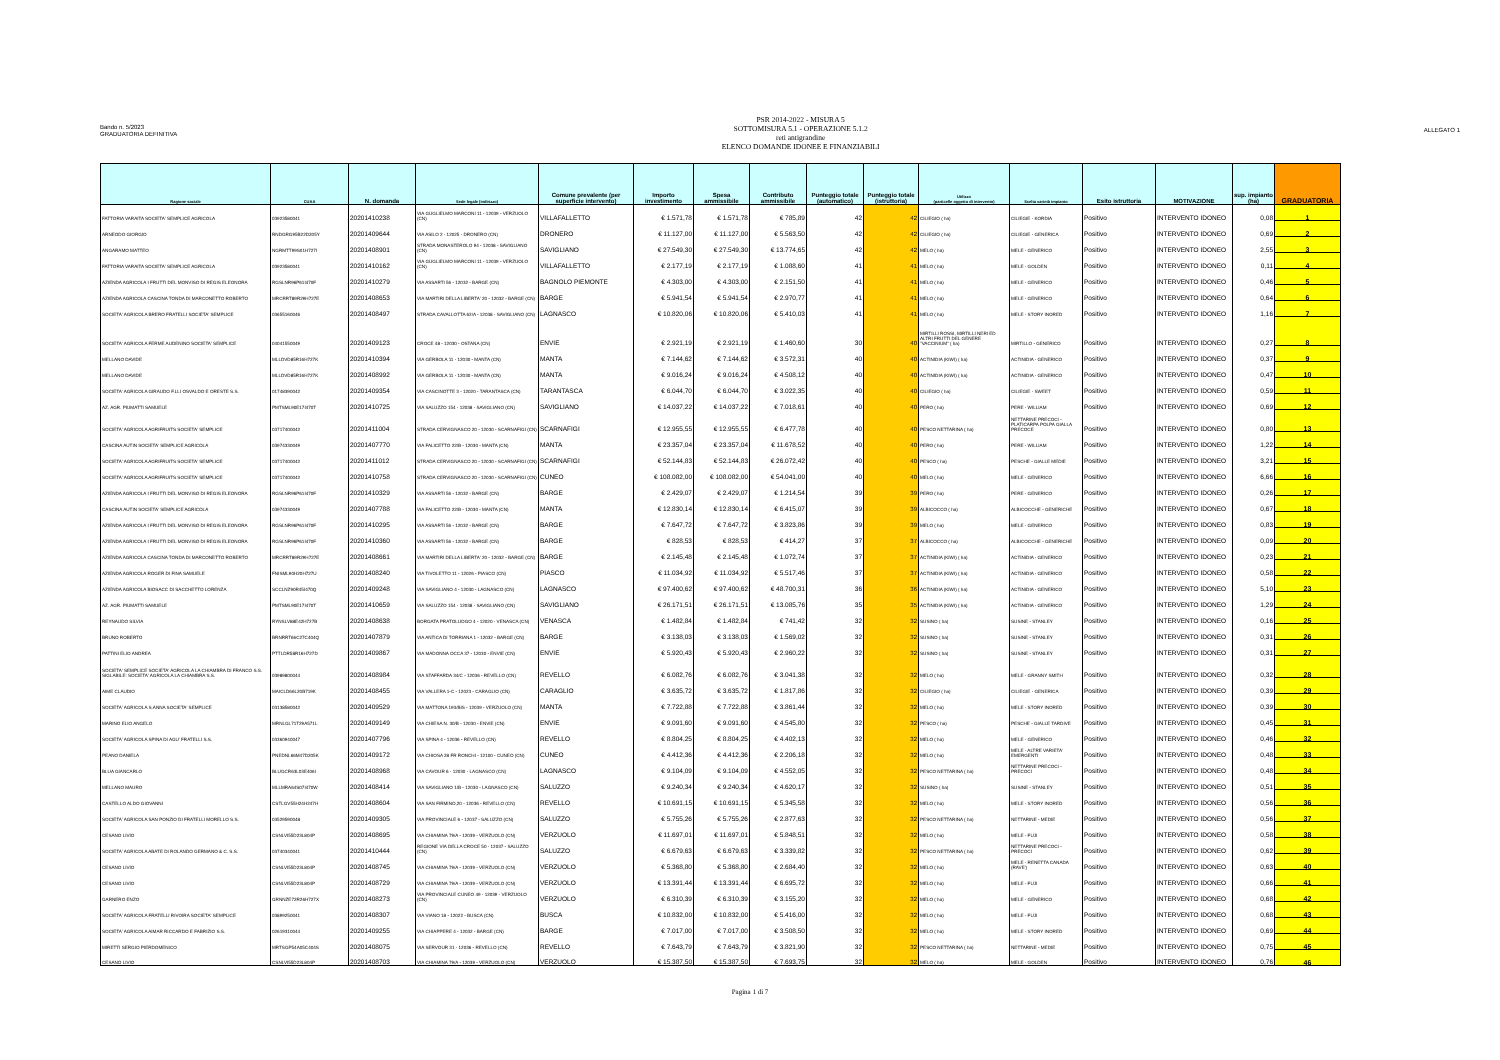Bando n. 5/2023
GRADUATORIA DEFINITIVA
PSR 2014-2022 - MISURA 5
SOTTOMISURA 5.1 - OPERAZIONE 5.1.2
reti antigrandine
ELENCO DOMANDE IDONEE E FINANZIABILI
ALLEGATO 1
| Ragione sociale | CUAA | N. domanda | Sede legale (indirizzo) | Comune prevalente (per superficie intervento) | Importo investimento | Spesa ammissibile | Contributo ammissibile | Punteggio totale (automatico) | Punteggio totale (istruttoria) | Utilizzo (particelle oggetto di intervento) | Scelta varietà impianto | Esito istruttoria | MOTIVAZIONE | sup. impianto (ha) | GRADUATORIA |
| --- | --- | --- | --- | --- | --- | --- | --- | --- | --- | --- | --- | --- | --- | --- | --- |
| FATTORIA VARAITA SOCIETA' SEMPLICE AGRICOLA | 03923580041 | 20201410238 | VIA GUGLIELMO MARCONI 11 - 12039 - VERZUOLO (CN) | VILLAFALLETTO | € 1.571,78 | € 1.571,78 | € 785,89 | 42 | 42 | CILIEGIO ( ha) | CILIEGIE - KORDIA | Positivo | INTERVENTO IDONEO | 0,08 | 1 |
| ARNEODO GIORGIO | RNDGRG95B22D205Y | 20201409644 | VIA ASILO 2 - 12025 - DRONERO (CN) | DRONERO | € 11.127,00 | € 11.127,00 | € 5.563,50 | 42 | 42 | CILIEGIO ( ha) | CILIEGIE - GENERICA | Positivo | INTERVENTO IDONEO | 0,69 | 2 |
| ANGARAMO MATTEO | NGRMTT99S01H727I | 20201408901 | STRADA MONASTEROLO 94 - 12038 - SAVIGLIANO (CN) | SAVIGLIANO | € 27.549,30 | € 27.549,30 | € 13.774,65 | 42 | 42 | MELO ( ha) | MELE - GENERICO | Positivo | INTERVENTO IDONEO | 2,55 | 3 |
| FATTORIA VARAITA SOCIETA' SEMPLICE AGRICOLA | 03923580041 | 20201410162 | VIA GUGLIELMO MARCONI 11 - 12039 - VERZUOLO (CN) | VILLAFALLETTO | € 2.177,19 | € 2.177,19 | € 1.088,60 | 41 | 41 | MELO ( ha) | MELE - GOLDEN | Positivo | INTERVENTO IDONEO | 0,11 | 4 |
| AZIENDA AGRICOLA I FRUTTI DEL MONVISO DI REGIS ELEONORA | RGSLNR96P61I470F | 20201410279 | VIA ASSARTI 56 - 12032 - BARGE (CN) | BAGNOLO PIEMONTE | € 4.303,00 | € 4.303,00 | € 2.151,50 | 41 | 41 | MELO ( ha) | MELE - GENERICO | Positivo | INTERVENTO IDONEO | 0,46 | 5 |
| AZIENDA AGRICOLA CASCINA TONDA DI MARCONETTO ROBERTO | MRCRRT89R29H727E | 20201408653 | VIA MARTIRI DELLA LIBERTA' 20 - 12032 - BARGE (CN) | BARGE | € 5.941,54 | € 5.941,54 | € 2.970,77 | 41 | 41 | MELO ( ha) | MELE - GENERICO | Positivo | INTERVENTO IDONEO | 0,64 | 6 |
| SOCIETA' AGRICOLA BRERO FRATELLI SOCIETA' SEMPLICE | 03655160046 | 20201408497 | STRADA CAVALLOTTA 62/A - 12038 - SAVIGLIANO (CN) | LAGNASCO | € 10.820,06 | € 10.820,06 | € 5.410,03 | 41 | 41 | MELO ( ha) | MELE - STORY INORED | Positivo | INTERVENTO IDONEO | 1,16 | 7 |
| SOCIETA' AGRICOLA FERME AUDENINO SOCIETA' SEMPLICE | 04041550049 | 20201409123 | CROCE 48 - 12030 - OSTANA (CN) | ENVIE | € 2.921,19 | € 2.921,19 | € 1.460,60 | 30 | 40 | MIRTILLI ROSSI, MIRTILLI NERI ED ALTRI FRUTTI DEL GENERE "VACCINIUM" ( ha) | MIRTILLO - GENERICO | Positivo | INTERVENTO IDONEO | 0,27 | 8 |
| MELLANO DAVIDE | MLLDVD85R16H727K | 20201410394 | VIA GERBOLA 11 - 12030 - MANTA (CN) | MANTA | € 7.144,62 | € 7.144,62 | € 3.572,31 | 40 | 40 | ACTINIDIA (KIWI) ( ha) | ACTINIDIA - GENERICO | Positivo | INTERVENTO IDONEO | 0,37 | 9 |
| MELLANO DAVIDE | MLLDVD85R16H727K | 20201408992 | VIA GERBOLA 11 - 12030 - MANTA (CN) | MANTA | € 9.016,24 | € 9.016,24 | € 4.508,12 | 40 | 40 | ACTINIDIA (KIWI) ( ha) | ACTINIDIA - GENERICO | Positivo | INTERVENTO IDONEO | 0,47 | 10 |
| SOCIETA' AGRICOLA GIRAUDO F.LLI OSVALDO E ORESTE S.S. | 01748390042 | 20201409354 | VIA CASCINOTTE 3 - 12020 - TARANTASCA (CN) | TARANTASCA | € 6.044,70 | € 6.044,70 | € 3.022,35 | 40 | 40 | CILIEGIO ( ha) | CILIEGIE - SWEET | Positivo | INTERVENTO IDONEO | 0,59 | 11 |
| AZ. AGR. PIUMATTI SAMUELE | PMTSML90E17I470T | 20201410725 | VIA SALUZZO 154 - 12038 - SAVIGLIANO (CN) | SAVIGLIANO | € 14.037,22 | € 14.037,22 | € 7.018,61 | 40 | 40 | PERO ( ha) | PERE - WILLIAM | Positivo | INTERVENTO IDONEO | 0,69 | 12 |
| SOCIETA' AGRICOLA AGRIFRUITS SOCIETA' SEMPLICE | 03717400042 | 20201411004 | STRADA CERVIGNASCO 20 - 12030 - SCARNAFIGI (CN) | SCARNAFIGI | € 12.955,55 | € 12.955,55 | € 6.477,78 | 40 | 40 | PESCO NETTARINA ( ha) | NETTARINE PRECOCI - PLATICARPA POLPA GIALLA PRECOCE | Positivo | INTERVENTO IDONEO | 0,80 | 13 |
| CASCINA AUTIN SOCIETA' SEMPLICE AGRICOLA | 03974330049 | 20201407770 | VIA FALICETTO 22/B - 12030 - MANTA (CN) | MANTA | € 23.357,04 | € 23.357,04 | € 11.678,52 | 40 | 40 | PERO ( ha) | PERE - WILLIAM | Positivo | INTERVENTO IDONEO | 1,22 | 14 |
| SOCIETA' AGRICOLA AGRIFRUITS SOCIETA' SEMPLICE | 03717400042 | 20201411012 | STRADA CERVIGNASCO 20 - 12030 - SCARNAFIGI (CN) | SCARNAFIGI | € 52.144,83 | € 52.144,83 | € 26.072,42 | 40 | 40 | PESCO ( ha) | PESCHE - GIALLE MEDIE | Positivo | INTERVENTO IDONEO | 3,21 | 15 |
| SOCIETA' AGRICOLA AGRIFRUITS SOCIETA' SEMPLICE | 03717400042 | 20201410758 | STRADA CERVIGNASCO 20 - 12030 - SCARNAFIGI (CN) | CUNEO | € 108.082,00 | € 108.082,00 | € 54.041,00 | 40 | 40 | MELO ( ha) | MELE - GENERICO | Positivo | INTERVENTO IDONEO | 6,66 | 16 |
| AZIENDA AGRICOLA I FRUTTI DEL MONVISO DI REGIS ELEONORA | RGSLNR96P61I470F | 20201410329 | VIA ASSARTI 56 - 12032 - BARGE (CN) | BARGE | € 2.429,07 | € 2.429,07 | € 1.214,54 | 39 | 39 | PERO ( ha) | PERE - GENERICO | Positivo | INTERVENTO IDONEO | 0,26 | 17 |
| CASCINA AUTIN SOCIETA' SEMPLICE AGRICOLA | 03974330049 | 20201407788 | VIA FALICETTO 22/B - 12030 - MANTA (CN) | MANTA | € 12.830,14 | € 12.830,14 | € 6.415,07 | 39 | 39 | ALBICOCCO ( ha) | ALBICOCCHE - GENERICHE | Positivo | INTERVENTO IDONEO | 0,67 | 18 |
| AZIENDA AGRICOLA I FRUTTI DEL MONVISO DI REGIS ELEONORA | RGSLNR96P61I470F | 20201410295 | VIA ASSARTI 56 - 12032 - BARGE (CN) | BARGE | € 7.647,72 | € 7.647,72 | € 3.823,86 | 39 | 39 | MELO ( ha) | MELE - GENERICO | Positivo | INTERVENTO IDONEO | 0,83 | 19 |
| AZIENDA AGRICOLA I FRUTTI DEL MONVISO DI REGIS ELEONORA | RGSLNR96P61I470F | 20201410360 | VIA ASSARTI 56 - 12032 - BARGE (CN) | BARGE | € 828,53 | € 828,53 | € 414,27 | 37 | 37 | ALBICOCCO ( ha) | ALBICOCCHE - GENERICHE | Positivo | INTERVENTO IDONEO | 0,09 | 20 |
| AZIENDA AGRICOLA CASCINA TONDA DI MARCONETTO ROBERTO | MRCRRT89R29H727E | 20201408661 | VIA MARTIRI DELLA LIBERTA' 20 - 12032 - BARGE (CN) | BARGE | € 2.145,48 | € 2.145,48 | € 1.072,74 | 37 | 37 | ACTINIDIA (KIWI) ( ha) | ACTINIDIA - GENERICO | Positivo | INTERVENTO IDONEO | 0,23 | 21 |
| AZIENDA AGRICOLA ROGER DI FINA SAMUELE | FNISML90H20H727U | 20201408240 | VIA TIVOLETTO 11 - 12026 - PIASCO (CN) | PIASCO | € 11.034,92 | € 11.034,92 | € 5.517,46 | 37 | 37 | ACTINIDIA (KIWI) ( ha) | ACTINIDIA - GENERICO | Positivo | INTERVENTO IDONEO | 0,58 | 22 |
| AZIENDA AGRICOLA BIOSACC DI SACCHETTO LORENZA | SCCLNZ90R45I470Q | 20201409248 | VIA SAVIGLIANO 4 - 12030 - LAGNASCO (CN) | LAGNASCO | € 97.400,62 | € 97.400,62 | € 48.700,31 | 36 | 36 | ACTINIDIA (KIWI) ( ha) | ACTINIDIA - GENERICO | Positivo | INTERVENTO IDONEO | 5,10 | 23 |
| AZ. AGR. PIUMATTI SAMUELE | PMTSML90E17I470T | 20201410659 | VIA SALUZZO 154 - 12038 - SAVIGLIANO (CN) | SAVIGLIANO | € 26.171,51 | € 26.171,51 | € 13.085,76 | 35 | 35 | ACTINIDIA (KIWI) ( ha) | ACTINIDIA - GENERICO | Positivo | INTERVENTO IDONEO | 1,29 | 24 |
| REYNAUDO SILVIA | RYNSLV88E42H727B | 20201408638 | BORGATA PRATOLUOGO 4 - 12020 - VENASCA (CN) | VENASCA | € 1.482,84 | € 1.482,84 | € 741,42 | 32 | 32 | SUSINO ( ha) | SUSINE - STANLEY | Positivo | INTERVENTO IDONEO | 0,16 | 25 |
| BRUNO ROBERTO | BRNRRT66C27C404Q | 20201407879 | VIA ANTICA DI TORRIANA 1 - 12032 - BARGE (CN) | BARGE | € 3.138,03 | € 3.138,03 | € 1.569,02 | 32 | 32 | SUSINO ( ha) | SUSINE - STANLEY | Positivo | INTERVENTO IDONEO | 0,31 | 26 |
| PATTINI ELIO ANDREA | PTTLDR58R16H727D | 20201409867 | VIA MADONNA OCCA 37 - 12030 - ENVIE (CN) | ENVIE | € 5.920,43 | € 5.920,43 | € 2.960,22 | 32 | 32 | SUSINO ( ha) | SUSINE - STANLEY | Positivo | INTERVENTO IDONEO | 0,31 | 27 |
| SOCIETA' SEMPLICE SOCIETA' AGRICOLA LA CHIAMBRA DI FRANCO S.S. SIGLABILE: SOCIETA' AGRICOLA LA CHIAMBRA S.S. | 03989800044 | 20201408984 | VIA STAFFARDA 34/C - 12036 - REVELLO (CN) | REVELLO | € 6.082,76 | € 6.082,76 | € 3.041,38 | 32 | 32 | MELO ( ha) | MELE - GRANNY SMITH | Positivo | INTERVENTO IDONEO | 0,32 | 28 |
| AIME CLAUDIO | MAICLD66L20B719K | 20201408455 | VIA VALLERA 1-C - 12023 - CARAGLIO (CN) | CARAGLIO | € 3.635,72 | € 3.635,72 | € 1.817,86 | 32 | 32 | CILIEGIO ( ha) | CILIEGIE - GENERICA | Positivo | INTERVENTO IDONEO | 0,39 | 29 |
| SOCIETA' AGRICOLA S.ANNA SOCIETA' SEMPLICE | 03138580042 | 20201409529 | VIA MATTONA 193/BIS - 12039 - VERZUOLO (CN) | MANTA | € 7.722,88 | € 7.722,88 | € 3.861,44 | 32 | 32 | MELO ( ha) | MELE - STORY INORED | Positivo | INTERVENTO IDONEO | 0,39 | 30 |
| MARINO ELIO ANGELO | MRNLGL71T29A571L | 20201409149 | VIA CHIESA N. 30/B - 12030 - ENVIE (CN) | ENVIE | € 9.091,60 | € 9.091,60 | € 4.545,80 | 32 | 32 | PESCO ( ha) | PESCHE - GIALLE TARDIVE | Positivo | INTERVENTO IDONEO | 0,45 | 31 |
| SOCIETA' AGRICOLA SPINA DI AGU' FRATELLI S.S. | 03360940047 | 20201407796 | VIA SPINA 4 - 12036 - REVELLO (CN) | REVELLO | € 8.804,25 | € 8.804,25 | € 4.402,13 | 32 | 32 | MELO ( ha) | MELE - GENERICO | Positivo | INTERVENTO IDONEO | 0,46 | 32 |
| PEANO DANIELA | PNEDNL66M47D205K | 20201409172 | VIA CHIOSA 28 FR RONCHI - 12100 - CUNEO (CN) | CUNEO | € 4.412,36 | € 4.412,36 | € 2.206,18 | 32 | 32 | MELO ( ha) | MELE - ALTRE VARIETA' EMERGENTI | Positivo | INTERVENTO IDONEO | 0,48 | 33 |
| BLUA GIANCARLO | BLUGCR63L03E406I | 20201408968 | VIA CAVOUR 6 - 12030 - LAGNASCO (CN) | LAGNASCO | € 9.104,09 | € 9.104,09 | € 4.552,05 | 32 | 32 | PESCO NETTARINA ( ha) | NETTARINE PRECOCI - PRECOCI | Positivo | INTERVENTO IDONEO | 0,48 | 34 |
| MELLANO MAURO | MLLMRA64S07I470W | 20201408414 | VIA SAVIGLIANO 1/B - 12030 - LAGNASCO (CN) | SALUZZO | € 9.240,34 | € 9.240,34 | € 4.620,17 | 32 | 32 | SUSINO ( ha) | SUSINE - STANLEY | Positivo | INTERVENTO IDONEO | 0,51 | 35 |
| CASTELLO ALDO GIOVANNI | CSTLGV55H24H247H | 20201408604 | VIA SAN FIRMINO,20 - 12036 - REVELLO (CN) | REVELLO | € 10.691,15 | € 10.691,15 | € 5.345,58 | 32 | 32 | MELO ( ha) | MELE - STORY INORED | Positivo | INTERVENTO IDONEO | 0,56 | 36 |
| SOCIETA' AGRICOLA SAN PONZIO DI FRATELLI MORELLO S.S. | 03529590048 | 20201409305 | VIA PROVINCIALE 6 - 12037 - SALUZZO (CN) | SALUZZO | € 5.755,26 | € 5.755,26 | € 2.877,63 | 32 | 32 | PESCO NETTARINA ( ha) | NETTARINE - MEDIE | Positivo | INTERVENTO IDONEO | 0,56 | 37 |
| CESANO LIVIO | CSNLVI55D23L804P | 20201408695 | VIA CHIAMINA 79/A - 12039 - VERZUOLO (CN) | VERZUOLO | € 11.697,01 | € 11.697,01 | € 5.848,51 | 32 | 32 | MELO ( ha) | MELE - FUJI | Positivo | INTERVENTO IDONEO | 0,58 | 38 |
| SOCIETA' AGRICOLA ABATE DI ROLANDO GERMANO & C. S.S. | 03740340041 | 20201410444 | REGIONE VIA DELLA CROCE 50 - 12037 - SALUZZO (CN) | SALUZZO | € 6.679,63 | € 6.679,63 | € 3.339,82 | 32 | 32 | PESCO NETTARINA ( ha) | NETTARINE PRECOCI - PRECOCI | Positivo | INTERVENTO IDONEO | 0,62 | 39 |
| CESANO LIVIO | CSNLVI55D23L804P | 20201408745 | VIA CHIAMINA 79/A - 12039 - VERZUOLO (CN) | VERZUOLO | € 5.368,80 | € 5.368,80 | € 2.684,40 | 32 | 32 | MELO ( ha) | MELE - RENETTA CANADA (RAVE') | Positivo | INTERVENTO IDONEO | 0,63 | 40 |
| CESANO LIVIO | CSNLVI55D23L804P | 20201408729 | VIA CHIAMINA 79/A - 12039 - VERZUOLO (CN) | VERZUOLO | € 13.391,44 | € 13.391,44 | € 6.695,72 | 32 | 32 | MELO ( ha) | MELE - FUJI | Positivo | INTERVENTO IDONEO | 0,66 | 41 |
| GARNERO ENZO | GRNNZE72R26H727X | 20201408273 | VIA PROVINCIALE CUNEO 49 - 12039 - VERZUOLO (CN) | VERZUOLO | € 6.310,39 | € 6.310,39 | € 3.155,20 | 32 | 32 | MELO ( ha) | MELE - GENERICO | Positivo | INTERVENTO IDONEO | 0,68 | 42 |
| SOCIETA' AGRICOLA FRATELLI RIVOIRA SOCIETA' SEMPLICE | 03899250041 | 20201408307 | VIA VIANO 18 - 12022 - BUSCA (CN) | BUSCA | € 10.832,00 | € 10.832,00 | € 5.416,00 | 32 | 32 | MELO ( ha) | MELE - FUJI | Positivo | INTERVENTO IDONEO | 0,68 | 43 |
| SOCIETA' AGRICOLA AIMAR RICCARDO E FABRIZIO S.S. | 02619310044 | 20201409255 | VIA CHIAPPERE 4 - 12032 - BARGE (CN) | BARGE | € 7.017,00 | € 7.017,00 | € 3.508,50 | 32 | 32 | MELO ( ha) | MELE - STORY INORED | Positivo | INTERVENTO IDONEO | 0,69 | 44 |
| MIRETTI SERGIO PIERDOMENICO | MRTSGP54A05C404S | 20201408075 | VIA SERVOUR 31 - 12036 - REVELLO (CN) | REVELLO | € 7.643,79 | € 7.643,79 | € 3.821,90 | 32 | 32 | PESCO NETTARINA ( ha) | NETTARINE - MEDIE | Positivo | INTERVENTO IDONEO | 0,75 | 45 |
| CESANO LIVIO | CSNLVI55D23L804P | 20201408703 | VIA CHIAMINA 79/A - 12039 - VERZUOLO (CN) | VERZUOLO | € 15.387,50 | € 15.387,50 | € 7.693,75 | 32 | 32 | MELO ( ha) | MELE - GOLDEN | Positivo | INTERVENTO IDONEO | 0,76 | 46 |
Pagina 1 di 7